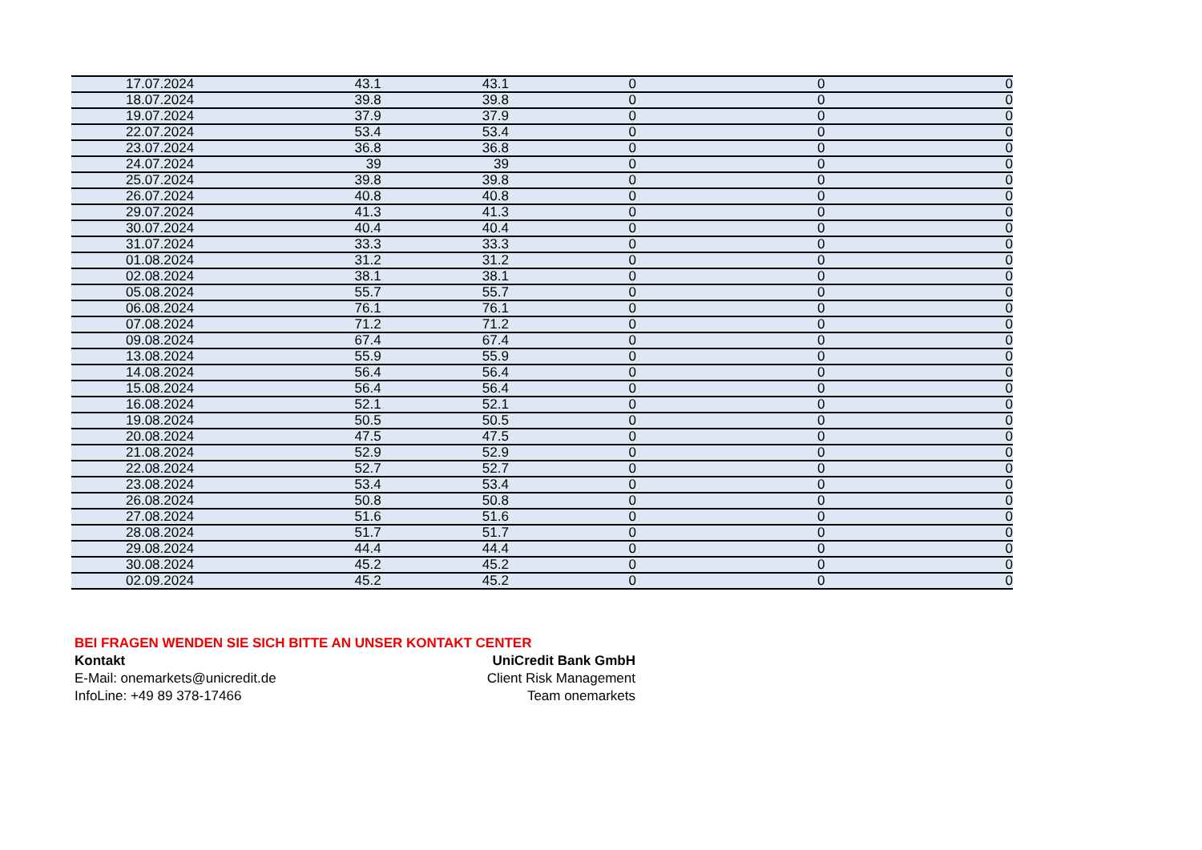| 17.07.2024 | 43.1 | 43.1 | 0 | 0 | 0 |
| 18.07.2024 | 39.8 | 39.8 | 0 | 0 | 0 |
| 19.07.2024 | 37.9 | 37.9 | 0 | 0 | 0 |
| 22.07.2024 | 53.4 | 53.4 | 0 | 0 | 0 |
| 23.07.2024 | 36.8 | 36.8 | 0 | 0 | 0 |
| 24.07.2024 | 39 | 39 | 0 | 0 | 0 |
| 25.07.2024 | 39.8 | 39.8 | 0 | 0 | 0 |
| 26.07.2024 | 40.8 | 40.8 | 0 | 0 | 0 |
| 29.07.2024 | 41.3 | 41.3 | 0 | 0 | 0 |
| 30.07.2024 | 40.4 | 40.4 | 0 | 0 | 0 |
| 31.07.2024 | 33.3 | 33.3 | 0 | 0 | 0 |
| 01.08.2024 | 31.2 | 31.2 | 0 | 0 | 0 |
| 02.08.2024 | 38.1 | 38.1 | 0 | 0 | 0 |
| 05.08.2024 | 55.7 | 55.7 | 0 | 0 | 0 |
| 06.08.2024 | 76.1 | 76.1 | 0 | 0 | 0 |
| 07.08.2024 | 71.2 | 71.2 | 0 | 0 | 0 |
| 09.08.2024 | 67.4 | 67.4 | 0 | 0 | 0 |
| 13.08.2024 | 55.9 | 55.9 | 0 | 0 | 0 |
| 14.08.2024 | 56.4 | 56.4 | 0 | 0 | 0 |
| 15.08.2024 | 56.4 | 56.4 | 0 | 0 | 0 |
| 16.08.2024 | 52.1 | 52.1 | 0 | 0 | 0 |
| 19.08.2024 | 50.5 | 50.5 | 0 | 0 | 0 |
| 20.08.2024 | 47.5 | 47.5 | 0 | 0 | 0 |
| 21.08.2024 | 52.9 | 52.9 | 0 | 0 | 0 |
| 22.08.2024 | 52.7 | 52.7 | 0 | 0 | 0 |
| 23.08.2024 | 53.4 | 53.4 | 0 | 0 | 0 |
| 26.08.2024 | 50.8 | 50.8 | 0 | 0 | 0 |
| 27.08.2024 | 51.6 | 51.6 | 0 | 0 | 0 |
| 28.08.2024 | 51.7 | 51.7 | 0 | 0 | 0 |
| 29.08.2024 | 44.4 | 44.4 | 0 | 0 | 0 |
| 30.08.2024 | 45.2 | 45.2 | 0 | 0 | 0 |
| 02.09.2024 | 45.2 | 45.2 | 0 | 0 | 0 |
BEI FRAGEN WENDEN SIE SICH BITTE AN UNSER KONTAKT CENTER
Kontakt UniCredit Bank GmbH
E-Mail: onemarkets@unicredit.de Client Risk Management
InfoLine: +49 89 378-17466 Team onemarkets